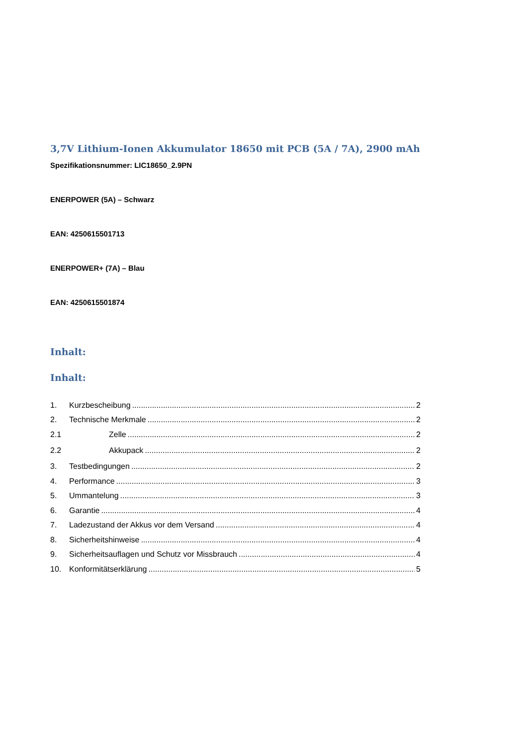3,7V Lithium-Ionen Akkumulator 18650 mit PCB (5A / 7A), 2900 mAh
Spezifikationsnummer: LIC18650_2.9PN
ENERPOWER (5A) – Schwarz
EAN: 4250615501713
ENERPOWER+ (7A) – Blau
EAN: 4250615501874
Inhalt:
Inhalt:
1. Kurzbescheibung 2
2. Technische Merkmale 2
2.1 Zelle 2
2.2 Akkupack 2
3. Testbedingungen 2
4. Performance 3
5. Ummantelung 3
6. Garantie 4
7. Ladezustand der Akkus vor dem Versand 4
8. Sicherheitshinweise 4
9. Sicherheitsauflagen und Schutz vor Missbrauch 4
10. Konformitätserklärung 5